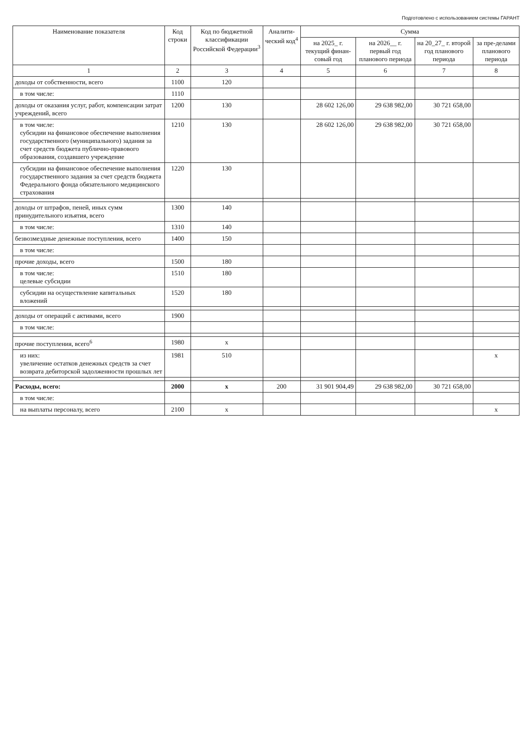Подготовлено с использованием системы ГАРАНТ
| Наименование показателя | Код строки | Код по бюджетной классификации Российской Федерации<sup>3</sup> | Аналити-ческий код<sup>4</sup> | Сумма | | | |
| --- | --- | --- | --- | --- | --- | --- | --- |
| | | | | на 2025_ г. текущий финан-совый год | на 2026__ г. первый год планового периода | на 20_27_ г. второй год планового периода | за пре-делами планового периода |
| 1 | 2 | 3 | 4 | 5 | 6 | 7 | 8 |
| доходы от собственности, всего | 1100 | 120 | | | | | |
| в том числе: | 1110 | | | | | | |
| доходы от оказания услуг, работ, компенсации затрат учреждений, всего | 1200 | 130 | | 28 602 126,00 | 29 638 982,00 | 30 721 658,00 | |
| в том числе: субсидии на финансовое обеспечение выполнения государственного (муниципального) задания за счет средств бюджета публично-правового образования, создавшего учреждение | 1210 | 130 | | 28 602 126,00 | 29 638 982,00 | 30 721 658,00 | |
| субсидии на финансовое обеспечение выполнения государственного задания за счет средств бюджета Федерального фонда обязательного медицинского страхования | 1220 | 130 | | | | | |
| доходы от штрафов, пеней, иных сумм принудительного изъятия, всего | 1300 | 140 | | | | | |
| в том числе: | 1310 | 140 | | | | | |
| безвозмездные денежные поступления, всего | 1400 | 150 | | | | | |
| в том числе: | | | | | | | |
| прочие доходы, всего | 1500 | 180 | | | | | |
| в том числе: целевые субсидии | 1510 | 180 | | | | | |
| субсидии на осуществление капитальных вложений | 1520 | 180 | | | | | |
| доходы от операций с активами, всего | 1900 | | | | | | |
| в том числе: | | | | | | | |
| прочие поступления, всего<sup>6</sup> | 1980 | x | | | | | |
| из них: увеличение остатков денежных средств за счет возврата дебиторской задолженности прошлых лет | 1981 | 510 | | | | | x |
| Расходы, всего: | 2000 | x | 200 | 31 901 904,49 | 29 638 982,00 | 30 721 658,00 | |
| в том числе: | | | | | | | |
| на выплаты персоналу, всего | 2100 | x | | | | | x |